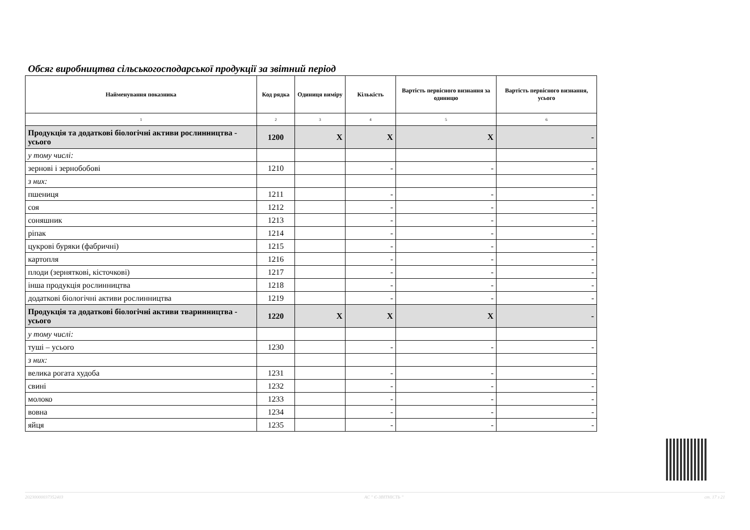Обсяг виробництва сільськогосподарської продукції за звітний період
| Найменування показника | Код рядка | Одиниця виміру | Кількість | Вартість первісного визнання за одиницю | Вартість первісного визнання, усього |
| --- | --- | --- | --- | --- | --- |
| 1 | 2 | 3 | 4 | 5 | 6 |
| Продукція та додаткові біологічні активи рослинництва - усього | 1200 | X | X | X | - |
| у тому числі: | | | | | |
| зернові і зернобобові | 1210 | | - | - | - |
| з них: | | | | | |
| пшениця | 1211 | | - | - | - |
| соя | 1212 | | - | - | - |
| соняшник | 1213 | | - | - | - |
| ріпак | 1214 | | - | - | - |
| цукрові буряки (фабричні) | 1215 | | - | - | - |
| картопля | 1216 | | - | - | - |
| плоди (зерняткові, кісточкові) | 1217 | | - | - | - |
| інша продукція рослинництва | 1218 | | - | - | - |
| додаткові біологічні активи рослинництва | 1219 | | - | - | - |
| Продукція та додаткові біологічні активи тваринництва - усього | 1220 | X | X | X | - |
| у тому числі: | | | | | |
| туші – усього | 1230 | | - | - | - |
| з них: | | | | | |
| велика рогата худоба | 1231 | | - | - | - |
| свині | 1232 | | - | - | - |
| молоко | 1233 | | - | - | - |
| вовна | 1234 | | - | - | - |
| яйця | 1235 | | - | - | - |
20230000037352403 АС " Є-ЗВІТНІСТЬ " ст. 17 з 21